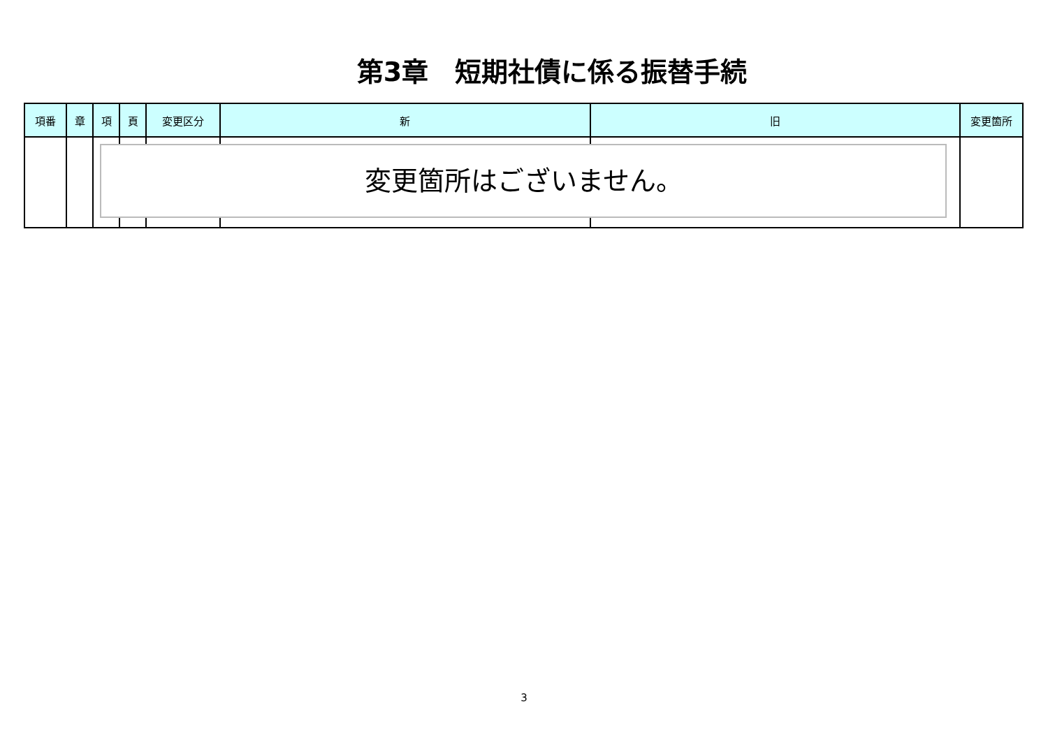第3章　短期社債に係る振替手続
| 項番 | 章 | 項 | 頁 | 変更区分 | 新 | 旧 | 変更箇所 |
| --- | --- | --- | --- | --- | --- | --- | --- |
変更箇所はございません。
3